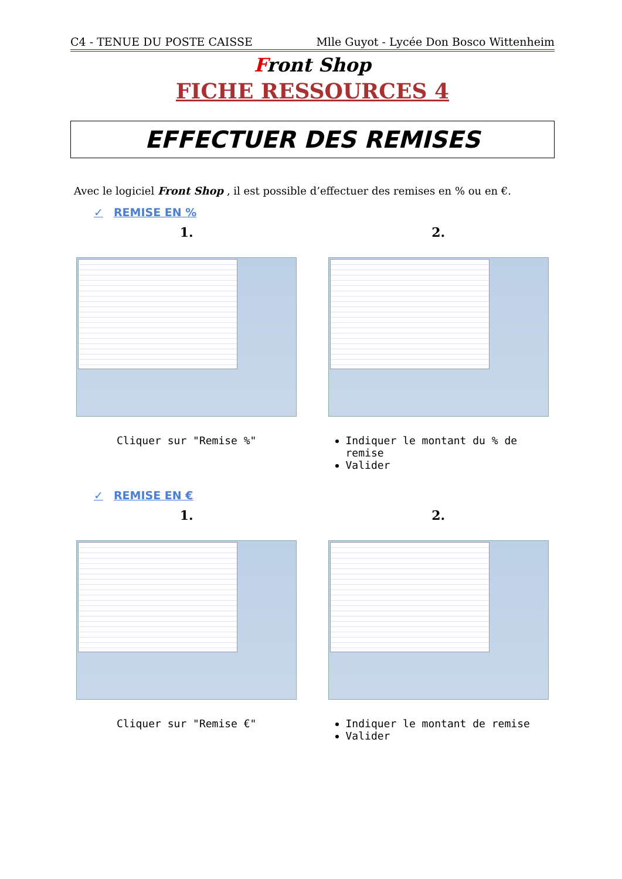C4 - TENUE DU POSTE CAISSE Mlle Guyot - Lycée Don Bosco Wittenheim
Front Shop
FICHE RESSOURCES 4
EFFECTUER DES REMISES
Avec le logiciel Front Shop , il est possible d’effectuer des remises en % ou en €.
✓ REMISE EN %
1.
Cliquer sur "Remise %"
2.
Indiquer le montant du % de remise
Valider
✓ REMISE EN €
1.
Cliquer sur "Remise €"
2.
Indiquer le montant de remise
Valider